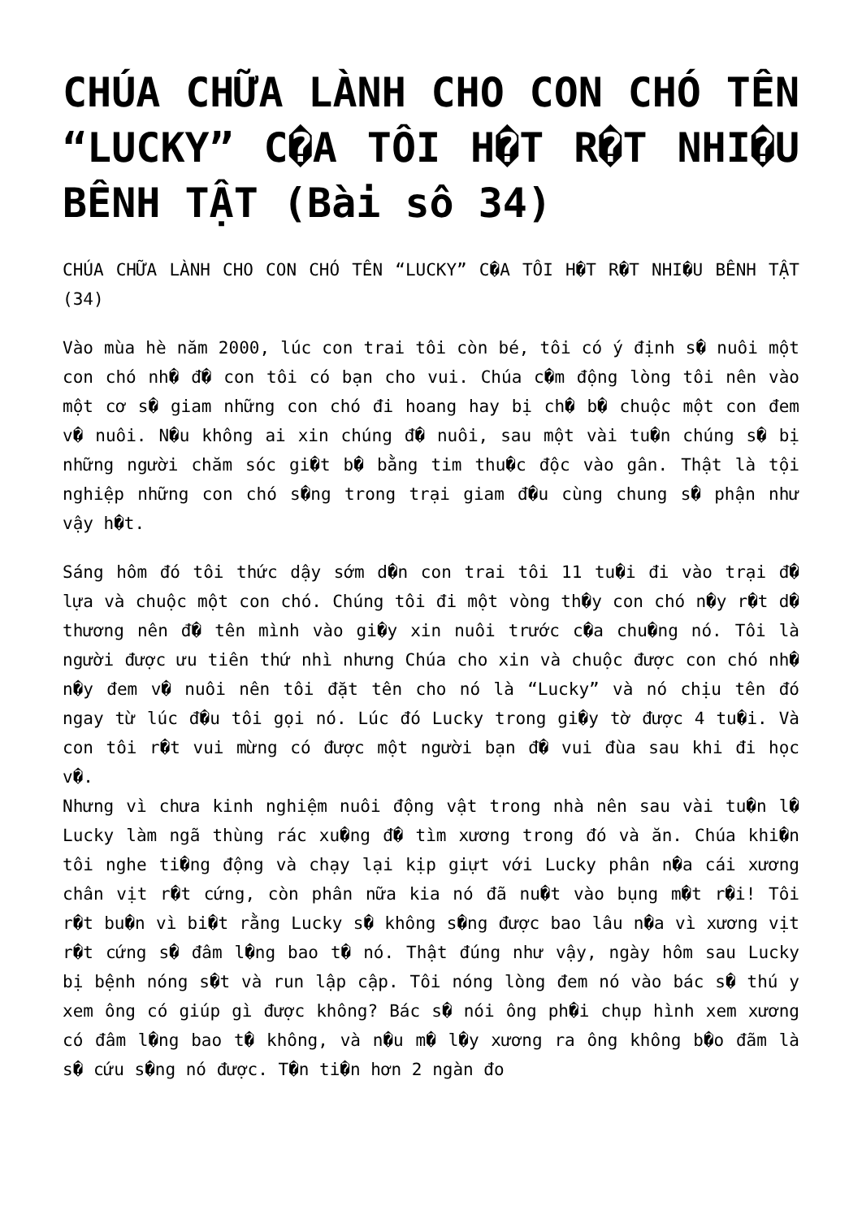CHÚA CHỮA LÀNH CHO CON CHÓ TÊN “LUCKY” C�A TÔI H�T R�T NHI�U BÊNH TẬT (Bài sô 34)
CHÚA CHỮA LÀNH CHO CON CHÓ TÊN “LUCKY” C�A TÔI H�T R�T NHI�U BÊNH TẬT (34)
Vào mùa hè năm 2000, lúc con trai tôi còn bé, tôi có ý định s� nuôi một con chó nh� đ� con tôi có bạn cho vui. Chúa c�m động lòng tôi nên vào một cơ s� giam những con chó đi hoang hay bị ch� b� chuộc một con đem v� nuôi. N�u không ai xin chúng đ� nuôi, sau một vài tu�n chúng s� bị những người chăm sóc gi�t b� bằng tim thu�c độc vào gân. Thật là tội nghiệp những con chó s�ng trong trại giam đ�u cùng chung s� phận như vậy h�t.
Sáng hôm đó tôi thức dậy sớm d�n con trai tôi 11 tu�i đi vào trại đ� lựa và chuộc một con chó. Chúng tôi đi một vòng th�y con chó n�y r�t d� thương nên đ� tên mình vào gi�y xin nuôi trước c�a chu�ng nó. Tôi là người được ưu tiên thứ nhì nhưng Chúa cho xin và chuộc được con chó nh� n�y đem v� nuôi nên tôi đặt tên cho nó là “Lucky” và nó chịu tên đó ngay từ lúc đ�u tôi gọi nó. Lúc đó Lucky trong gi�y tờ được 4 tu�i. Và con tôi r�t vui mừng có được một người bạn đ� vui đùa sau khi đi học v�.
Nhưng vì chưa kinh nghiệm nuôi động vật trong nhà nên sau vài tu�n l� Lucky làm ngã thùng rác xu�ng đ� tìm xương trong đó và ăn. Chúa khi�n tôi nghe ti�ng động và chạy lại kịp giựt với Lucky phân n�a cái xương chân vịt r�t cứng, còn phân nữa kia nó đã nu�t vào bụng m�t r�i! Tôi r�t bu�n vì bi�t rằng Lucky s� không s�ng được bao lâu n�a vì xương vịt r�t cứng s� đâm l�ng bao t� nó. Thật đúng như vậy, ngày hôm sau Lucky bị bệnh nóng s�t và run lập cập. Tôi nóng lòng đem nó vào bác s� thú y xem ông có giúp gì được không? Bác s� nói ông ph�i chụp hình xem xương có đâm l�ng bao t� không, và n�u m� l�y xương ra ông không b�o đãm là s� cứu s�ng nó được. T�n ti�n hơn 2 ngàn đo